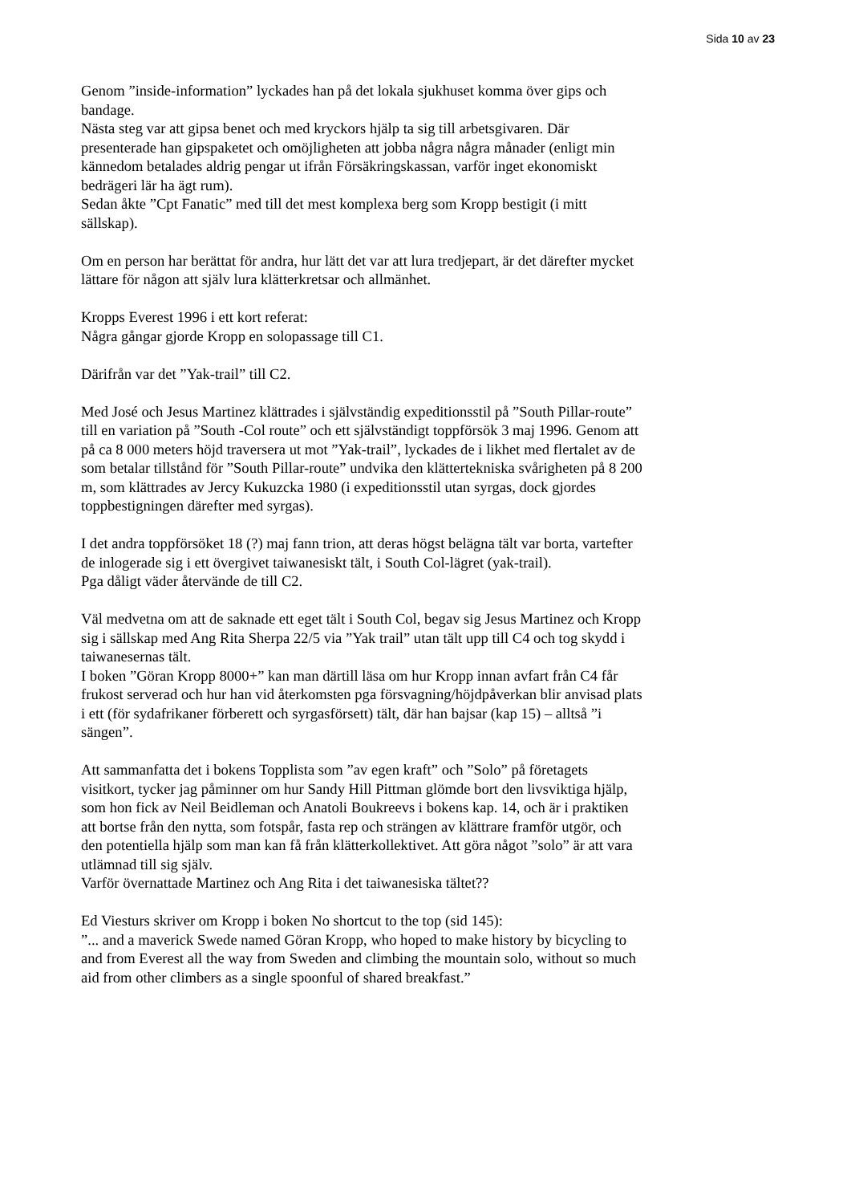Sida 10 av 23
Genom ”inside-information” lyckades han på det lokala sjukhuset komma över gips och bandage.
Nästa steg var att gipsa benet och med kryckors hjälp ta sig till arbetsgivaren. Där presenterade han gipspaketet och omöjligheten att jobba några några månader (enligt min kännedom betalades aldrig pengar ut ifrån Försäkringskassan, varför inget ekonomiskt bedrägeri lär ha ägt rum).
Sedan åkte ”Cpt Fanatic” med till det mest komplexa berg som Kropp bestigit (i mitt sällskap).
Om en person har berättat för andra, hur lätt det var att lura tredjepart, är det därefter mycket lättare för någon att själv lura klätterkretsar och allmänhet.
Kropps Everest 1996 i ett kort referat:
Några gångar gjorde Kropp en solopassage till C1.
Därifrån var det ”Yak-trail” till C2.
Med José och Jesus Martinez klättrades i självständig expeditionsstil på ”South Pillar-route” till en variation på ”South -Col route” och ett självständigt toppförsök 3 maj 1996. Genom att på ca 8 000 meters höjd traversera ut mot ”Yak-trail”, lyckades de i likhet med flertalet av de som betalar tillstånd för ”South Pillar-route” undvika den klättertekniska svårigheten på 8 200 m, som klättrades av Jercy Kukuzcka 1980 (i expeditionsstil utan syrgas, dock gjordes toppbestigningen därefter med syrgas).
I det andra toppförsöket 18 (?) maj fann trion, att deras högst belägna tält var borta, vartefter de inlogerade sig i ett övergivet taiwanesiskt tält, i South Col-lägret (yak-trail).
Pga dåligt väder återvände de till C2.
Väl medvetna om att de saknade ett eget tält i South Col, begav sig Jesus Martinez och Kropp sig i sällskap med Ang Rita Sherpa 22/5 via ”Yak trail” utan tält upp till C4 och tog skydd i taiwanesernas tält.
I boken ”Göran Kropp 8000+” kan man därtill läsa om hur Kropp innan avfart från C4 får frukost serverad och hur han vid återkomsten pga försvagning/höjdpåverkan blir anvisad plats i ett (för sydafrikaner förberett och syrgasförsett) tält, där han bajsar (kap 15) – alltså ”i sängen”.
Att sammanfatta det i bokens Topplista som ”av egen kraft” och ”Solo” på företagets visitkort, tycker jag påminner om hur Sandy Hill Pittman glömde bort den livsviktiga hjälp, som hon fick av Neil Beidleman och Anatoli Boukreevs i bokens kap. 14, och är i praktiken att bortse från den nytta, som fotspår, fasta rep och strängen av klättrare framför utgör, och den potentiella hjälp som man kan få från klätterkollektivet. Att göra något ”solo” är att vara utlämnad till sig själv.
Varför övernattade Martinez och Ang Rita i det taiwanesiska tältet??
Ed Viesturs skriver om Kropp i boken No shortcut to the top (sid 145):
”... and a maverick Swede named Göran Kropp, who hoped to make history by bicycling to and from Everest all the way from Sweden and climbing the mountain solo, without so much aid from other climbers as a single spoonful of shared breakfast.”